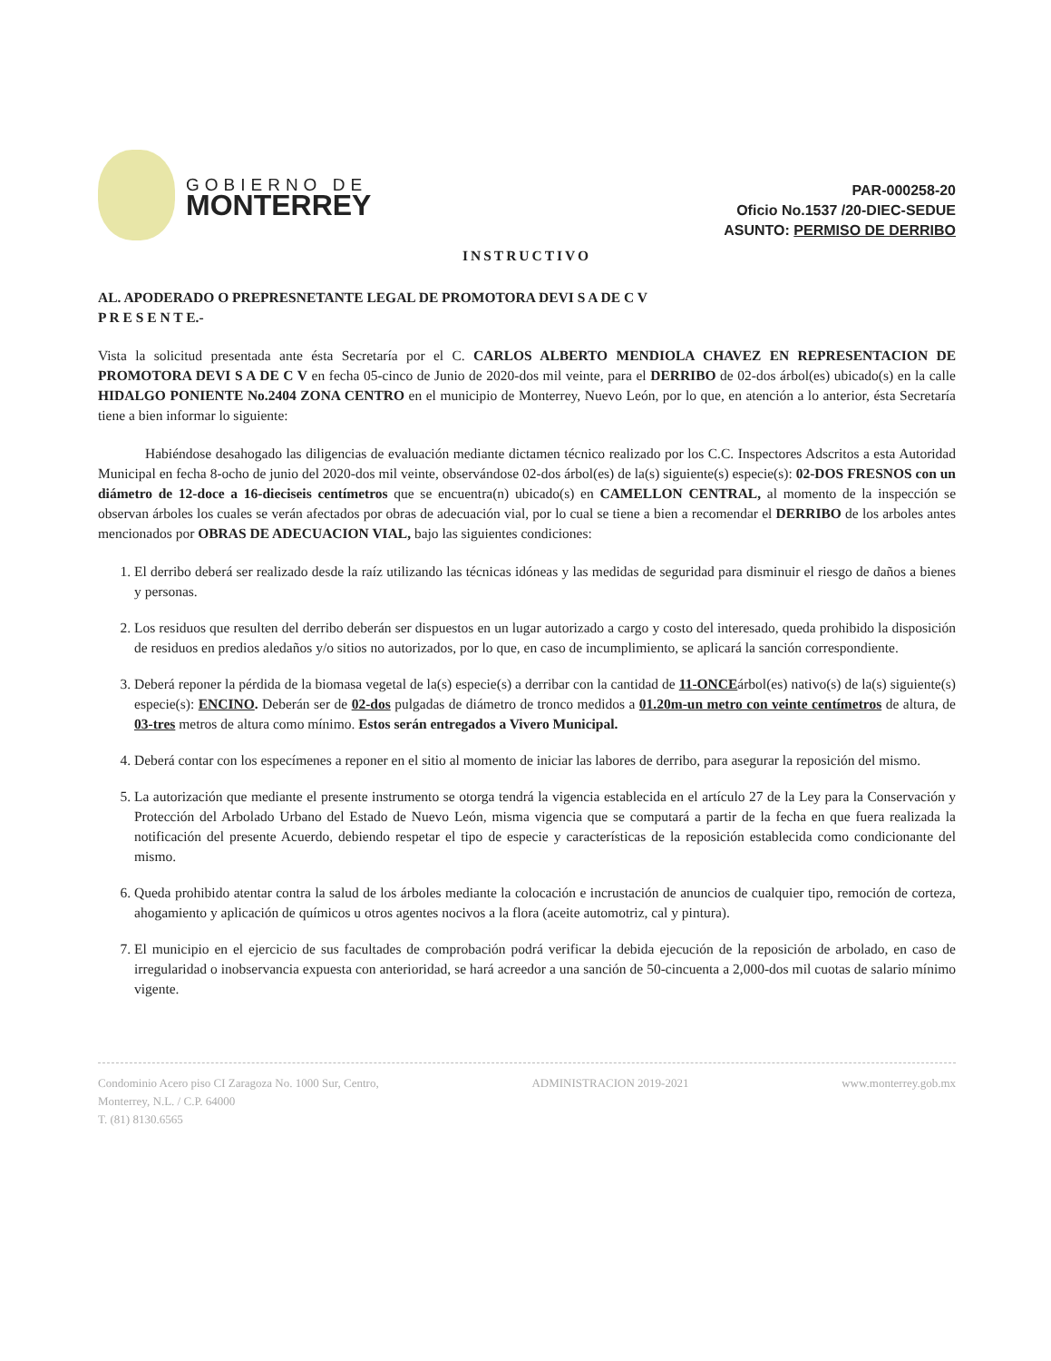GOBIERNO DE
MONTERREY
PAR-000258-20
Oficio No.1537 /20-DIEC-SEDUE
ASUNTO: PERMISO DE DERRIBO
INSTRUCTIVO
AL. APODERADO O PREPRESNETANTE LEGAL DE PROMOTORA DEVI S A DE C V
P R E S E N T E.-
Vista la solicitud presentada ante ésta Secretaría por el C. CARLOS ALBERTO MENDIOLA CHAVEZ EN REPRESENTACION DE PROMOTORA DEVI S A DE C V en fecha 05-cinco de Junio de 2020-dos mil veinte, para el DERRIBO de 02-dos árbol(es) ubicado(s) en la calle HIDALGO PONIENTE No.2404 ZONA CENTRO en el municipio de Monterrey, Nuevo León, por lo que, en atención a lo anterior, ésta Secretaría tiene a bien informar lo siguiente:
Habiéndose desahogado las diligencias de evaluación mediante dictamen técnico realizado por los C.C. Inspectores Adscritos a esta Autoridad Municipal en fecha 8-ocho de junio del 2020-dos mil veinte, observándose 02-dos árbol(es) de la(s) siguiente(s) especie(s): 02-DOS FRESNOS con un diámetro de 12-doce a 16-dieciseis centímetros que se encuentra(n) ubicado(s) en CAMELLON CENTRAL, al momento de la inspección se observan árboles los cuales se verán afectados por obras de adecuación vial, por lo cual se tiene a bien a recomendar el DERRIBO de los arboles antes mencionados por OBRAS DE ADECUACION VIAL, bajo las siguientes condiciones:
1. El derribo deberá ser realizado desde la raíz utilizando las técnicas idóneas y las medidas de seguridad para disminuir el riesgo de daños a bienes y personas.
2. Los residuos que resulten del derribo deberán ser dispuestos en un lugar autorizado a cargo y costo del interesado, queda prohibido la disposición de residuos en predios aledaños y/o sitios no autorizados, por lo que, en caso de incumplimiento, se aplicará la sanción correspondiente.
3. Deberá reponer la pérdida de la biomasa vegetal de la(s) especie(s) a derribar con la cantidad de 11-ONCEárbol(es) nativo(s) de la(s) siguiente(s) especie(s): ENCINO. Deberán ser de 02-dos pulgadas de diámetro de tronco medidos a 01.20m-un metro con veinte centímetros de altura, de 03-tres metros de altura como mínimo. Estos serán entregados a Vivero Municipal.
4. Deberá contar con los especímenes a reponer en el sitio al momento de iniciar las labores de derribo, para asegurar la reposición del mismo.
5. La autorización que mediante el presente instrumento se otorga tendrá la vigencia establecida en el artículo 27 de la Ley para la Conservación y Protección del Arbolado Urbano del Estado de Nuevo León, misma vigencia que se computará a partir de la fecha en que fuera realizada la notificación del presente Acuerdo, debiendo respetar el tipo de especie y características de la reposición establecida como condicionante del mismo.
6. Queda prohibido atentar contra la salud de los árboles mediante la colocación e incrustación de anuncios de cualquier tipo, remoción de corteza, ahogamiento y aplicación de químicos u otros agentes nocivos a la flora (aceite automotriz, cal y pintura).
7. El municipio en el ejercicio de sus facultades de comprobación podrá verificar la debida ejecución de la reposición de arbolado, en caso de irregularidad o inobservancia expuesta con anterioridad, se hará acreedor a una sanción de 50-cincuenta a 2,000-dos mil cuotas de salario mínimo vigente.
Condominio Acero piso CI Zaragoza No. 1000 Sur, Centro,
Monterrey, N.L. / C.P. 64000
T. (81) 8130.6565
ADMINISTRACION 2019-2021 www.monterrey.gob.mx